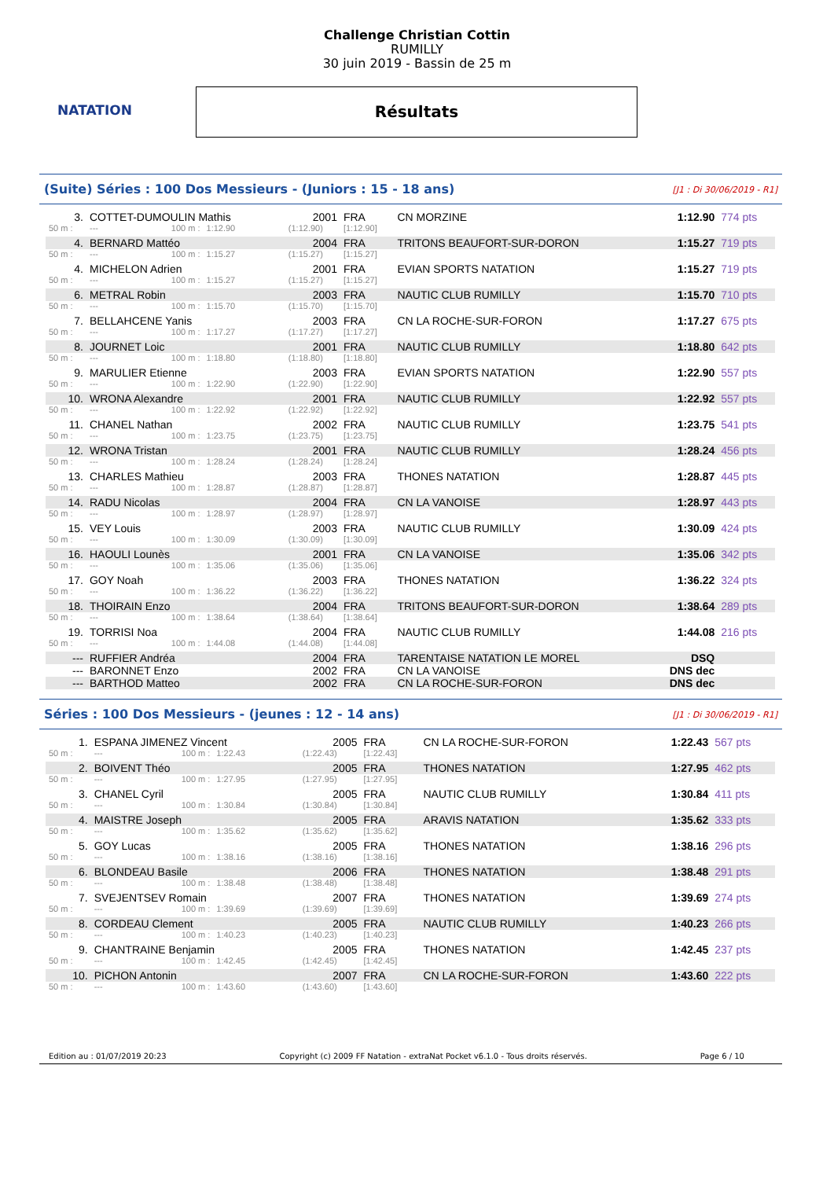NATATION
Challenge Christian Cottin
RUMILLY
30 juin 2019 - Bassin de 25 m
Résultats
(Suite) Séries : 100 Dos Messieurs - (Juniors : 15 - 18 ans) [J1 : Di 30/06/2019 - R1]
| 3. | COTTET-DUMOULIN Mathis | | | 2001 | FRA | CN MORZINE | 1:12.90 | 774 pts |
| 50 m : | --- | 100 m : | 1:12.90 | (1:12.90) | [1:12.90] | | | |
| 4. | BERNARD Mattéo | | | 2004 | FRA | TRITONS BEAUFORT-SUR-DORON | 1:15.27 | 719 pts |
| 50 m : | --- | 100 m : | 1:15.27 | (1:15.27) | [1:15.27] | | | |
| 4. | MICHELON Adrien | | | 2001 | FRA | EVIAN SPORTS NATATION | 1:15.27 | 719 pts |
| 50 m : | --- | 100 m : | 1:15.27 | (1:15.27) | [1:15.27] | | | |
| 6. | METRAL Robin | | | 2003 | FRA | NAUTIC CLUB RUMILLY | 1:15.70 | 710 pts |
| 50 m : | --- | 100 m : | 1:15.70 | (1:15.70) | [1:15.70] | | | |
| 7. | BELLAHCENE Yanis | | | 2003 | FRA | CN LA ROCHE-SUR-FORON | 1:17.27 | 675 pts |
| 50 m : | --- | 100 m : | 1:17.27 | (1:17.27) | [1:17.27] | | | |
| 8. | JOURNET Loic | | | 2001 | FRA | NAUTIC CLUB RUMILLY | 1:18.80 | 642 pts |
| 50 m : | --- | 100 m : | 1:18.80 | (1:18.80) | [1:18.80] | | | |
| 9. | MARULIER Etienne | | | 2003 | FRA | EVIAN SPORTS NATATION | 1:22.90 | 557 pts |
| 50 m : | --- | 100 m : | 1:22.90 | (1:22.90) | [1:22.90] | | | |
| 10. | WRONA Alexandre | | | 2001 | FRA | NAUTIC CLUB RUMILLY | 1:22.92 | 557 pts |
| 50 m : | --- | 100 m : | 1:22.92 | (1:22.92) | [1:22.92] | | | |
| 11. | CHANEL Nathan | | | 2002 | FRA | NAUTIC CLUB RUMILLY | 1:23.75 | 541 pts |
| 50 m : | --- | 100 m : | 1:23.75 | (1:23.75) | [1:23.75] | | | |
| 12. | WRONA Tristan | | | 2001 | FRA | NAUTIC CLUB RUMILLY | 1:28.24 | 456 pts |
| 50 m : | --- | 100 m : | 1:28.24 | (1:28.24) | [1:28.24] | | | |
| 13. | CHARLES Mathieu | | | 2003 | FRA | THONES NATATION | 1:28.87 | 445 pts |
| 50 m : | --- | 100 m : | 1:28.87 | (1:28.87) | [1:28.87] | | | |
| 14. | RADU Nicolas | | | 2004 | FRA | CN LA VANOISE | 1:28.97 | 443 pts |
| 50 m : | --- | 100 m : | 1:28.97 | (1:28.97) | [1:28.97] | | | |
| 15. | VEY Louis | | | 2003 | FRA | NAUTIC CLUB RUMILLY | 1:30.09 | 424 pts |
| 50 m : | --- | 100 m : | 1:30.09 | (1:30.09) | [1:30.09] | | | |
| 16. | HAOULI Lounès | | | 2001 | FRA | CN LA VANOISE | 1:35.06 | 342 pts |
| 50 m : | --- | 100 m : | 1:35.06 | (1:35.06) | [1:35.06] | | | |
| 17. | GOY Noah | | | 2003 | FRA | THONES NATATION | 1:36.22 | 324 pts |
| 50 m : | --- | 100 m : | 1:36.22 | (1:36.22) | [1:36.22] | | | |
| 18. | THOIRAIN Enzo | | | 2004 | FRA | TRITONS BEAUFORT-SUR-DORON | 1:38.64 | 289 pts |
| 50 m : | --- | 100 m : | 1:38.64 | (1:38.64) | [1:38.64] | | | |
| 19. | TORRISI Noa | | | 2004 | FRA | NAUTIC CLUB RUMILLY | 1:44.08 | 216 pts |
| 50 m : | --- | 100 m : | 1:44.08 | (1:44.08) | [1:44.08] | | | |
| --- | RUFFIER Andréa | | | 2004 | FRA | TARENTAISE NATATION LE MOREL | DSQ | |
| --- | BARONNET Enzo | | | 2002 | FRA | CN LA VANOISE | DNS dec | |
| --- | BARTHOD Matteo | | | 2002 | FRA | CN LA ROCHE-SUR-FORON | DNS dec | |
Séries : 100 Dos Messieurs - (jeunes : 12 - 14 ans) [J1 : Di 30/06/2019 - R1]
| 1. | ESPANA JIMENEZ Vincent | | | 2005 | FRA | CN LA ROCHE-SUR-FORON | 1:22.43 | 567 pts |
| 50 m : | --- | 100 m : | 1:22.43 | (1:22.43) | [1:22.43] | | | |
| 2. | BOIVENT Théo | | | 2005 | FRA | THONES NATATION | 1:27.95 | 462 pts |
| 50 m : | --- | 100 m : | 1:27.95 | (1:27.95) | [1:27.95] | | | |
| 3. | CHANEL Cyril | | | 2005 | FRA | NAUTIC CLUB RUMILLY | 1:30.84 | 411 pts |
| 50 m : | --- | 100 m : | 1:30.84 | (1:30.84) | [1:30.84] | | | |
| 4. | MAISTRE Joseph | | | 2005 | FRA | ARAVIS NATATION | 1:35.62 | 333 pts |
| 50 m : | --- | 100 m : | 1:35.62 | (1:35.62) | [1:35.62] | | | |
| 5. | GOY Lucas | | | 2005 | FRA | THONES NATATION | 1:38.16 | 296 pts |
| 50 m : | --- | 100 m : | 1:38.16 | (1:38.16) | [1:38.16] | | | |
| 6. | BLONDEAU Basile | | | 2006 | FRA | THONES NATATION | 1:38.48 | 291 pts |
| 50 m : | --- | 100 m : | 1:38.48 | (1:38.48) | [1:38.48] | | | |
| 7. | SVEJENTSEV Romain | | | 2007 | FRA | THONES NATATION | 1:39.69 | 274 pts |
| 50 m : | --- | 100 m : | 1:39.69 | (1:39.69) | [1:39.69] | | | |
| 8. | CORDEAU Clement | | | 2005 | FRA | NAUTIC CLUB RUMILLY | 1:40.23 | 266 pts |
| 50 m : | --- | 100 m : | 1:40.23 | (1:40.23) | [1:40.23] | | | |
| 9. | CHANTRAINE Benjamin | | | 2005 | FRA | THONES NATATION | 1:42.45 | 237 pts |
| 50 m : | --- | 100 m : | 1:42.45 | (1:42.45) | [1:42.45] | | | |
| 10. | PICHON Antonin | | | 2007 | FRA | CN LA ROCHE-SUR-FORON | 1:43.60 | 222 pts |
| 50 m : | --- | 100 m : | 1:43.60 | (1:43.60) | [1:43.60] | | | |
Edition au : 01/07/2019 20:23 Copyright (c) 2009 FF Natation - extraNat Pocket v6.1.0 - Tous droits réservés. Page 6 / 10